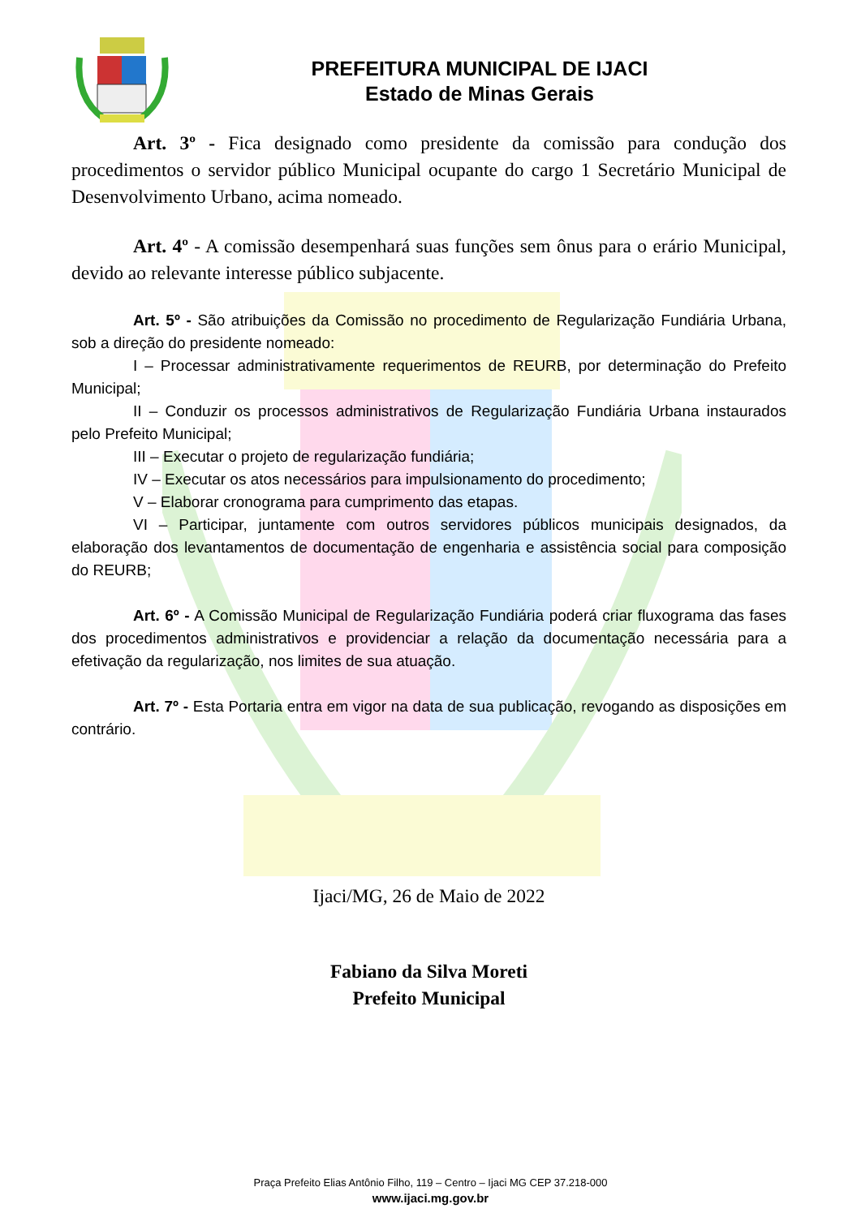PREFEITURA MUNICIPAL DE IJACI
Estado de Minas Gerais
Art. 3º - Fica designado como presidente da comissão para condução dos procedimentos o servidor público Municipal ocupante do cargo 1 Secretário Municipal de Desenvolvimento Urbano, acima nomeado.
Art. 4º - A comissão desempenhará suas funções sem ônus para o erário Municipal, devido ao relevante interesse público subjacente.
Art. 5º - São atribuições da Comissão no procedimento de Regularização Fundiária Urbana, sob a direção do presidente nomeado:
I – Processar administrativamente requerimentos de REURB, por determinação do Prefeito Municipal;
II – Conduzir os processos administrativos de Regularização Fundiária Urbana instaurados pelo Prefeito Municipal;
III – Executar o projeto de regularização fundiária;
IV – Executar os atos necessários para impulsionamento do procedimento;
V – Elaborar cronograma para cumprimento das etapas.
VI – Participar, juntamente com outros servidores públicos municipais designados, da elaboração dos levantamentos de documentação de engenharia e assistência social para composição do REURB;
Art. 6º - A Comissão Municipal de Regularização Fundiária poderá criar fluxograma das fases dos procedimentos administrativos e providenciar a relação da documentação necessária para a efetivação da regularização, nos limites de sua atuação.
Art. 7º - Esta Portaria entra em vigor na data de sua publicação, revogando as disposições em contrário.
Ijaci/MG, 26 de Maio de 2022
Fabiano da Silva Moreti
Prefeito Municipal
Praça Prefeito Elias Antônio Filho, 119 – Centro – Ijaci MG CEP 37.218-000
www.ijaci.mg.gov.br